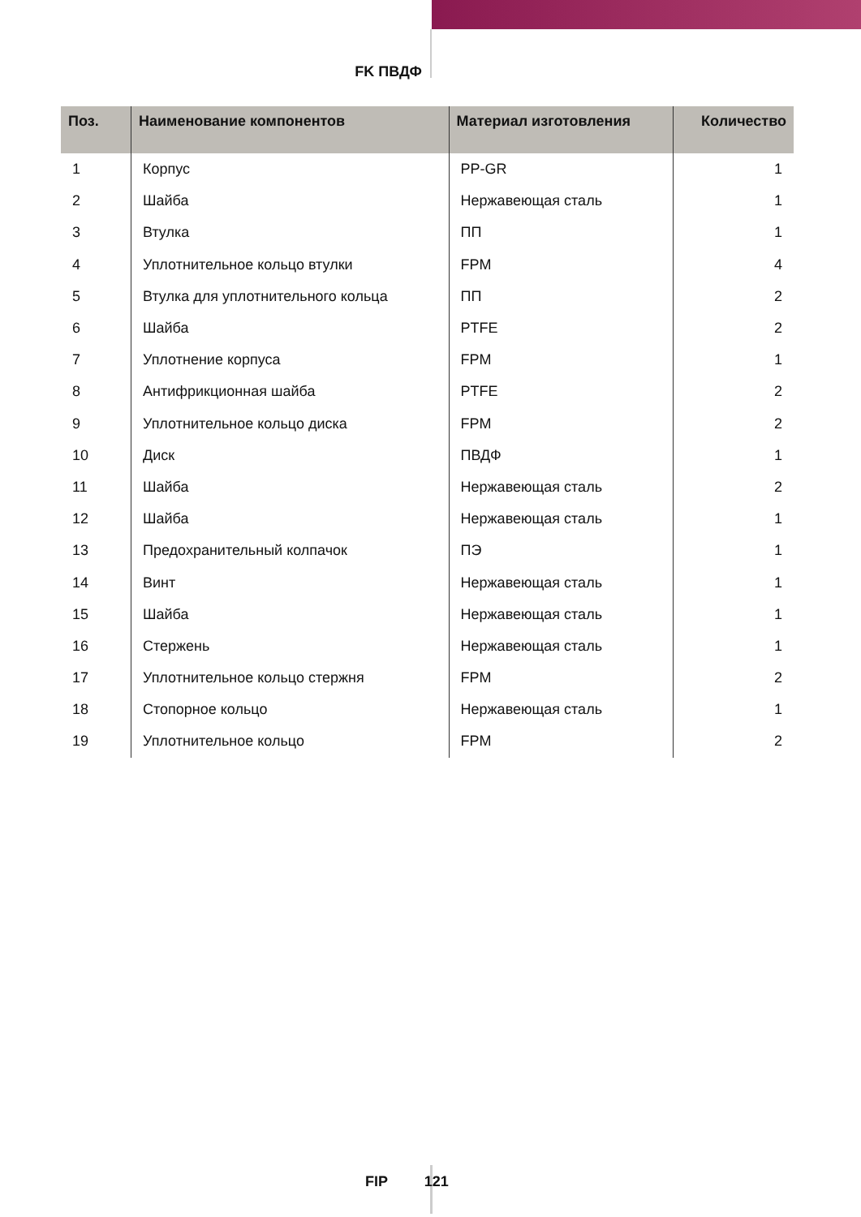FK ПВДФ
| Поз. | Наименование компонентов | Материал изготовления | Количество |
| --- | --- | --- | --- |
| 1 | Корпус | PP-GR | 1 |
| 2 | Шайба | Нержавеющая сталь | 1 |
| 3 | Втулка | ПП | 1 |
| 4 | Уплотнительное кольцо втулки | FPM | 4 |
| 5 | Втулка для уплотнительного кольца | ПП | 2 |
| 6 | Шайба | PTFE | 2 |
| 7 | Уплотнение корпуса | FPM | 1 |
| 8 | Антифрикционная шайба | PTFE | 2 |
| 9 | Уплотнительное кольцо диска | FPM | 2 |
| 10 | Диск | ПВДФ | 1 |
| 11 | Шайба | Нержавеющая сталь | 2 |
| 12 | Шайба | Нержавеющая сталь | 1 |
| 13 | Предохранительный колпачок | ПЭ | 1 |
| 14 | Винт | Нержавеющая сталь | 1 |
| 15 | Шайба | Нержавеющая сталь | 1 |
| 16 | Стержень | Нержавеющая сталь | 1 |
| 17 | Уплотнительное кольцо стержня | FPM | 2 |
| 18 | Стопорное кольцо | Нержавеющая сталь | 1 |
| 19 | Уплотнительное кольцо | FPM | 2 |
FIP 121